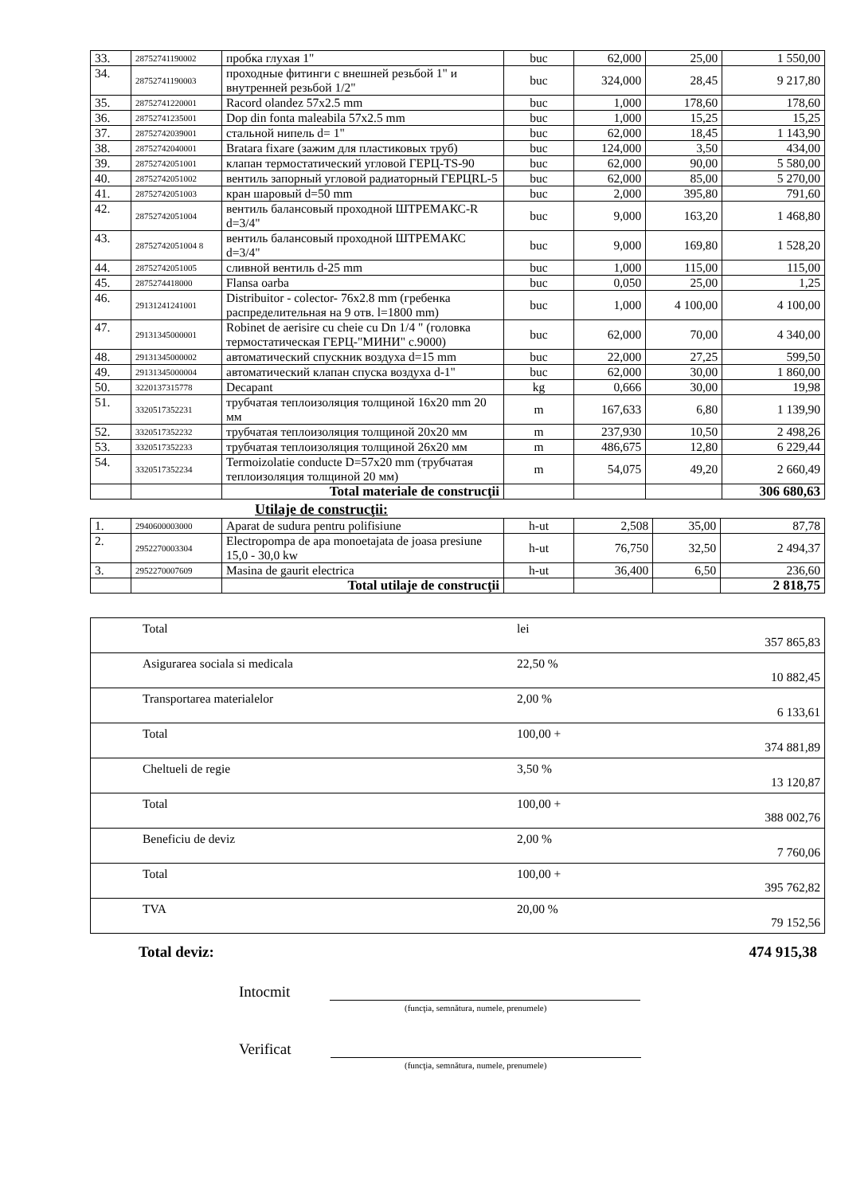| 33. | 28752741190002 | пробка глухая 1" | buc | 62,000 | 25,00 | 1 550,00 |
| 34. | 28752741190003 | проходные фитинги с внешней резьбой 1" и внутренней резьбой 1/2" | buc | 324,000 | 28,45 | 9 217,80 |
| 35. | 28752741220001 | Racord olandez 57x2.5 mm | buc | 1,000 | 178,60 | 178,60 |
| 36. | 28752741235001 | Dop din fonta maleabila 57x2.5 mm | buc | 1,000 | 15,25 | 15,25 |
| 37. | 28752742039001 | стальной нипель d= 1" | buc | 62,000 | 18,45 | 1 143,90 |
| 38. | 28752742040001 | Bratara fixare (зажим для пластиковых труб) | buc | 124,000 | 3,50 | 434,00 |
| 39. | 28752742051001 | клапан термостатический угловой ГЕРЦ-TS-90 | buc | 62,000 | 90,00 | 5 580,00 |
| 40. | 28752742051002 | вентиль запорный угловой радиаторный ГЕРЦRL-5 | buc | 62,000 | 85,00 | 5 270,00 |
| 41. | 28752742051003 | кран шаровый d=50 mm | buc | 2,000 | 395,80 | 791,60 |
| 42. | 28752742051004 | вентиль балансовый проходной ШТРЕМАКС-R d=3/4" | buc | 9,000 | 163,20 | 1 468,80 |
| 43. | 28752742051004 8 | вентиль балансовый проходной ШТРЕМАКС d=3/4" | buc | 9,000 | 169,80 | 1 528,20 |
| 44. | 28752742051005 | сливной вентиль d-25 mm | buc | 1,000 | 115,00 | 115,00 |
| 45. | 2875274418000 | Flansa oarba | buc | 0,050 | 25,00 | 1,25 |
| 46. | 29131241241001 | Distribuitor - colector- 76x2.8 mm (гребенка распределительная на 9 отв. l=1800 mm) | buc | 1,000 | 4 100,00 | 4 100,00 |
| 47. | 29131345000001 | Robinet de aerisire cu cheie cu Dn 1/4 " (головка термостатическая ГЕРЦ-"МИНИ" c.9000) | buc | 62,000 | 70,00 | 4 340,00 |
| 48. | 29131345000002 | автоматический спускник воздуха d=15 mm | buc | 22,000 | 27,25 | 599,50 |
| 49. | 29131345000004 | автоматический клапан спуска воздуха d-1" | buc | 62,000 | 30,00 | 1 860,00 |
| 50. | 3220137315778 | Decapant | kg | 0,666 | 30,00 | 19,98 |
| 51. | 3320517352231 | трубчатая теплоизоляция толщиной 16x20 mm 20 мм | m | 167,633 | 6,80 | 1 139,90 |
| 52. | 3320517352232 | трубчатая теплоизоляция толщиной 20x20 мм | m | 237,930 | 10,50 | 2 498,26 |
| 53. | 3320517352233 | трубчатая теплоизоляция толщиной 26x20 мм | m | 486,675 | 12,80 | 6 229,44 |
| 54. | 3320517352234 | Termoizolatie conducte D=57x20 mm (трубчатая теплоизоляция толщиной 20 мм) | m | 54,075 | 49,20 | 2 660,49 |
| | | Total materiale de construcţii | | | | 306 680,63 |
Utilaje de construcţii:
| 1. | 2940600003000 | Aparat de sudura pentru polifisiune | h-ut | 2,508 | 35,00 | 87,78 |
| 2. | 2952270003304 | Electropompa de apa monoetajata de joasa presiune 15,0 - 30,0 kw | h-ut | 76,750 | 32,50 | 2 494,37 |
| 3. | 2952270007609 | Masina de gaurit electrica | h-ut | 36,400 | 6,50 | 236,60 |
| | | Total utilaje de construcţii | | | | 2 818,75 |
| | Total | lei | 357 865,83 |
| | Asigurarea sociala si medicala | 22,50 % | 10 882,45 |
| | Transportarea materialelor | 2,00 % | 6 133,61 |
| | Total | 100,00 + | 374 881,89 |
| | Cheltueli de regie | 3,50 % | 13 120,87 |
| | Total | 100,00 + | 388 002,76 |
| | Beneficiu de deviz | 2,00 % | 7 760,06 |
| | Total | 100,00 + | 395 762,82 |
| | TVA | 20,00 % | 79 152,56 |
Total deviz: 474 915,38
Intocmit
(funcţia, semnătura, numele, prenumele)
Verificat
(funcţia, semnătura, numele, prenumele)